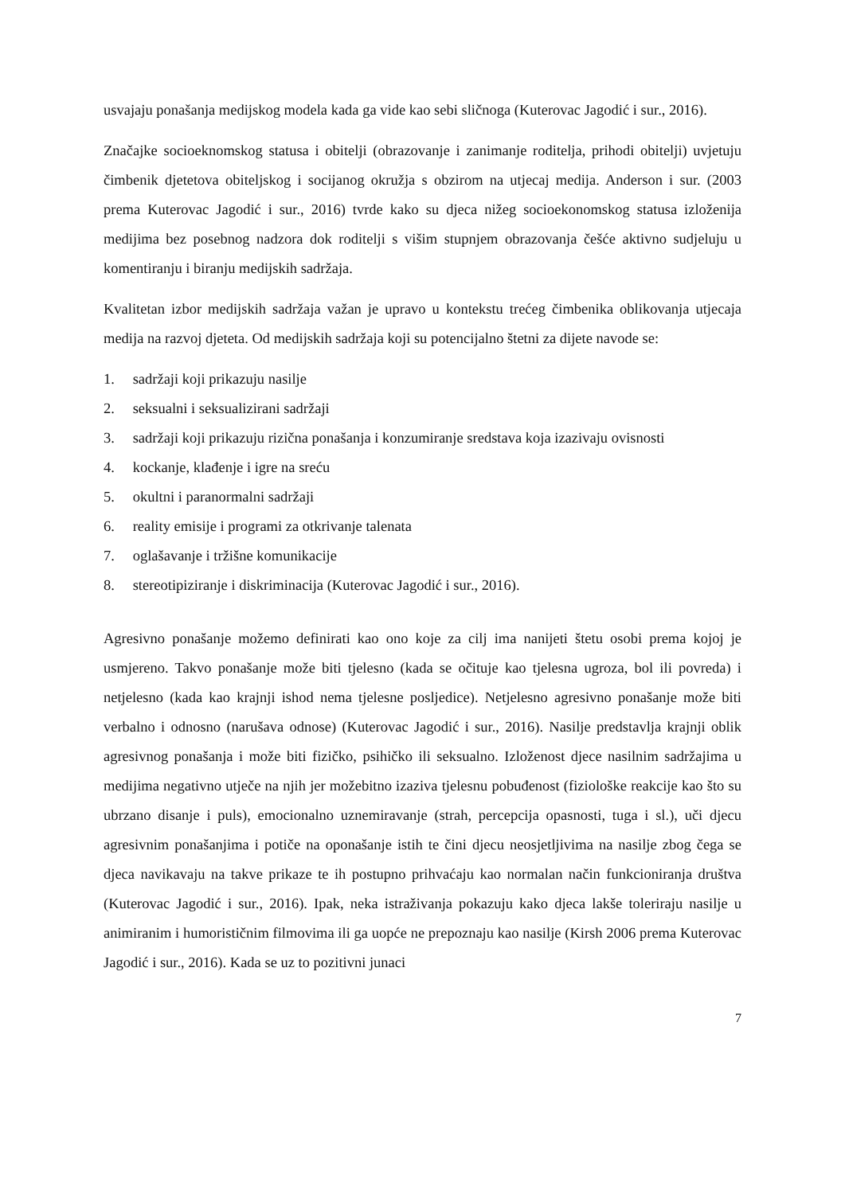usvajaju ponašanja medijskog modela kada ga vide kao sebi sličnoga (Kuterovac Jagodić i sur., 2016).
Značajke socioeknomskog statusa i obitelji (obrazovanje i zanimanje roditelja, prihodi obitelji) uvjetuju čimbenik djetetova obiteljskog i socijanog okružja s obzirom na utjecaj medija. Anderson i sur. (2003 prema Kuterovac Jagodić i sur., 2016) tvrde kako su djeca nižeg socioekonomskog statusa izloženija medijima bez posebnog nadzora dok roditelji s višim stupnjem obrazovanja češće aktivno sudjeluju u komentiranju i biranju medijskih sadržaja.
Kvalitetan izbor medijskih sadržaja važan je upravo u kontekstu trećeg čimbenika oblikovanja utjecaja medija na razvoj djeteta. Od medijskih sadržaja koji su potencijalno štetni za dijete navode se:
1. sadržaji koji prikazuju nasilje
2. seksualni i seksualizirani sadržaji
3. sadržaji koji prikazuju rizična ponašanja i konzumiranje sredstava koja izazivaju ovisnosti
4. kockanje, klađenje i igre na sreću
5. okultni i paranormalni sadržaji
6. reality emisije i programi za otkrivanje talenata
7. oglašavanje i tržišne komunikacije
8. stereotipiziranje i diskriminacija (Kuterovac Jagodić i sur., 2016).
Agresivno ponašanje možemo definirati kao ono koje za cilj ima nanijeti štetu osobi prema kojoj je usmjereno. Takvo ponašanje može biti tjelesno (kada se očituje kao tjelesna ugroza, bol ili povreda) i netjelesno (kada kao krajnji ishod nema tjelesne posljedice). Netjelesno agresivno ponašanje može biti verbalno i odnosno (narušava odnose) (Kuterovac Jagodić i sur., 2016). Nasilje predstavlja krajnji oblik agresivnog ponašanja i može biti fizičko, psihičko ili seksualno. Izloženost djece nasilnim sadržajima u medijima negativno utječe na njih jer možebitno izaziva tjelesnu pobuđenost (fiziološke reakcije kao što su ubrzano disanje i puls), emocionalno uznemiravanje (strah, percepcija opasnosti, tuga i sl.), uči djecu agresivnim ponašanjima i potiče na oponašanje istih te čini djecu neosjetljivima na nasilje zbog čega se djeca navikavaju na takve prikaze te ih postupno prihvaćaju kao normalan način funkcioniranja društva (Kuterovac Jagodić i sur., 2016). Ipak, neka istraživanja pokazuju kako djeca lakše toleriraju nasilje u animiranim i humorističnim filmovima ili ga uopće ne prepoznaju kao nasilje (Kirsh 2006 prema Kuterovac Jagodić i sur., 2016). Kada se uz to pozitivni junaci
7